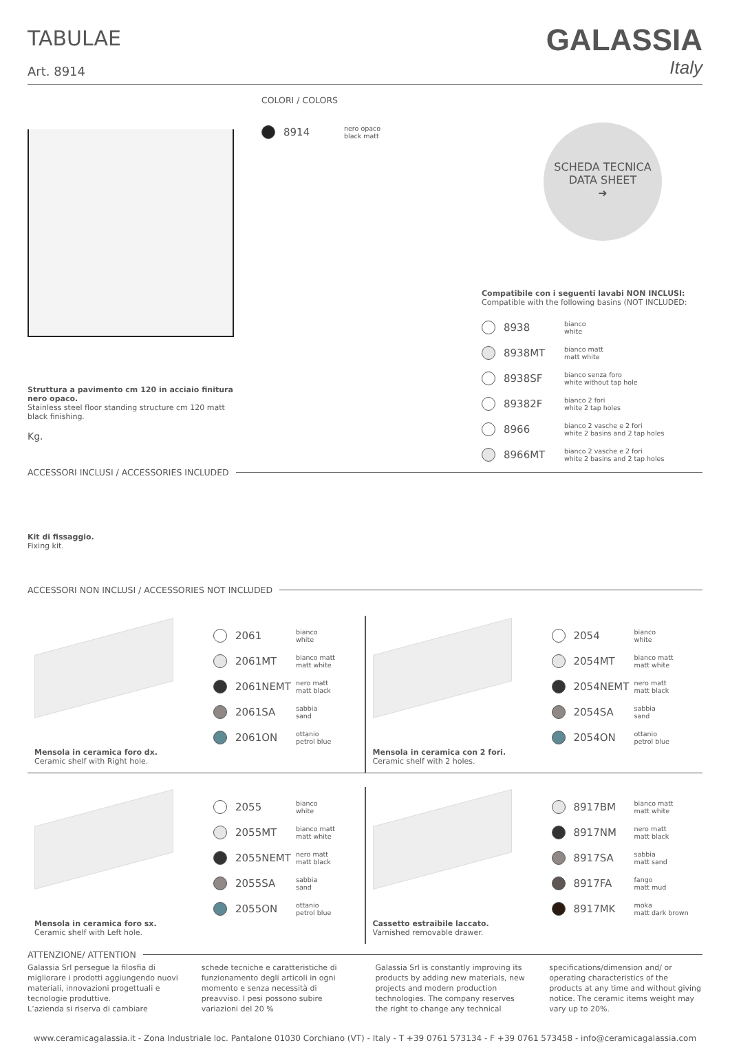TABULAE
Art. 8914
GALASSIA
Italy
Struttura a pavimento cm 120 in acciaio finitura nero opaco.
Stainless steel floor standing structure cm 120 matt black finishing.
Kg.
COLORI / COLORS
8914
nero opaco
black matt
SCHEDA TECNICA
DATA SHEET
➜
Compatibile con i seguenti lavabi NON INCLUSI:
Compatible with the following basins (NOT INCLUDED:
8938
bianco
white
8938MT
bianco matt
matt white
8938SF
bianco senza foro
white without tap hole
89382F
bianco 2 fori
white 2 tap holes
8966
bianco 2 vasche e 2 fori
white 2 basins and 2 tap holes
8966MT
bianco 2 vasche e 2 fori
white 2 basins and 2 tap holes
ACCESSORI INCLUSI / ACCESSORIES INCLUDED
Kit di fissaggio.
Fixing kit.
ACCESSORI NON INCLUSI / ACCESSORIES NOT INCLUDED
Mensola in ceramica foro dx.
Ceramic shelf with Right hole.
2061
bianco
white
2061MT
bianco matt
matt white
2061NEMT
nero matt
matt black
2061SA
sabbia
sand
2061ON
ottanio
petrol blue
Mensola in ceramica con 2 fori.
Ceramic shelf with 2 holes.
2054
bianco
white
2054MT
bianco matt
matt white
2054NEMT
nero matt
matt black
2054SA
sabbia
sand
2054ON
ottanio
petrol blue
Mensola in ceramica foro sx.
Ceramic shelf with Left hole.
2055
bianco
white
2055MT
bianco matt
matt white
2055NEMT
nero matt
matt black
2055SA
sabbia
sand
2055ON
ottanio
petrol blue
Cassetto estraibile laccato.
Varnished removable drawer.
8917BM
bianco matt
matt white
8917NM
nero matt
matt black
8917SA
sabbia
matt sand
8917FA
fango
matt mud
8917MK
moka
matt dark brown
ATTENZIONE/ ATTENTION
Galassia Srl persegue la filosfia di migliorare i prodotti aggiungendo nuovi materiali, innovazioni progettuali e tecnologie produttive.
L’azienda si riserva di cambiare
schede tecniche e caratteristiche di funzionamento degli articoli in ogni momento e senza necessità di preavviso. I pesi possono subire variazioni del 20 %
Galassia Srl is constantly improving its products by adding new materials, new projects and modern production technologies. The company reserves the right to change any technical
specifications/dimension and/ or operating characteristics of the products at any time and without giving notice. The ceramic items weight may vary up to 20%.
www.ceramicagalassia.it - Zona Industriale loc. Pantalone 01030 Corchiano (VT) - Italy - T +39 0761 573134 - F +39 0761 573458 - info@ceramicagalassia.com